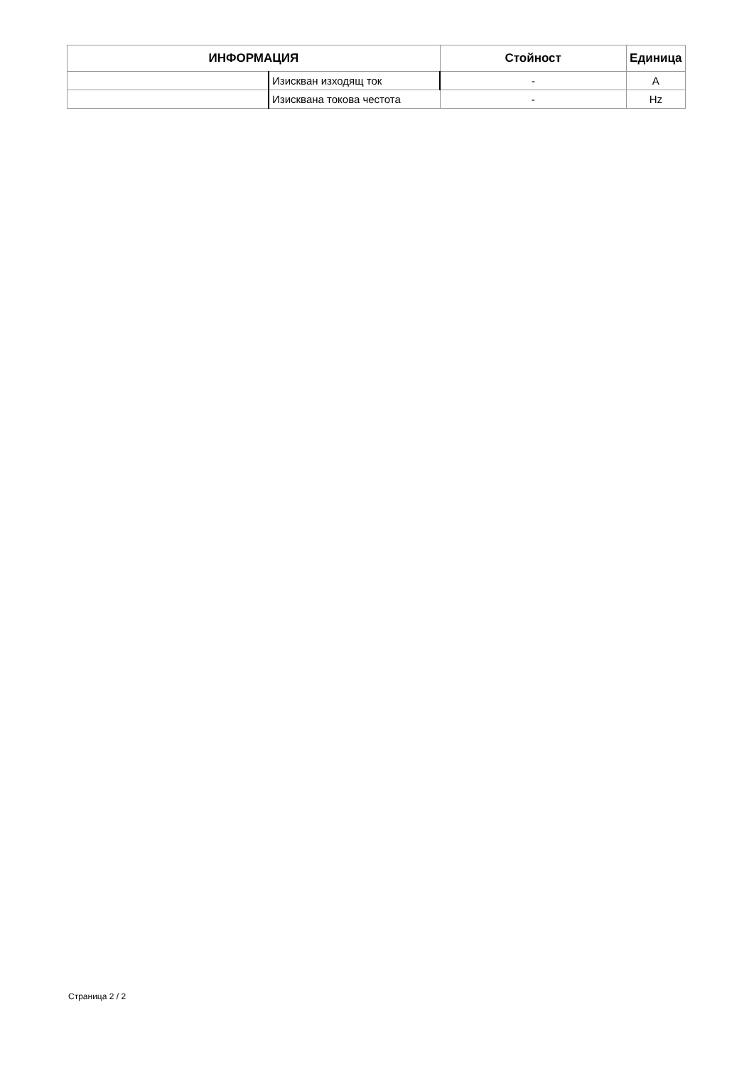| ИНФОРМАЦИЯ | | Стойност | Единица |
| --- | --- | --- | --- |
| | Изискван изходящ ток | - | A |
| | Изисквана токова честота | - | Hz |
Страница 2 / 2